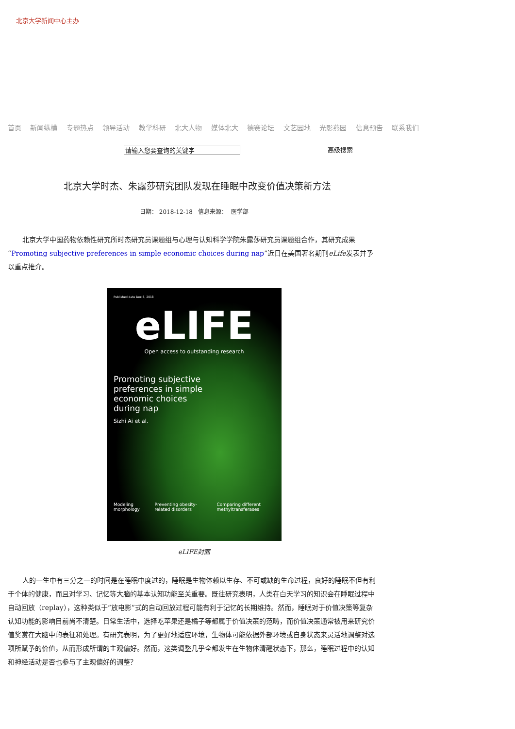北京大学新闻中心主办
首页 新闻纵横 专题热点 领导活动 教学科研 北大人物 媒体北大 德赛论坛 文艺园地 光影燕园 信息预告 联系我们
请输入您要查询的关键字
高级搜索
北京大学时杰、朱露莎研究团队发现在睡眠中改变价值决策新方法
日期： 2018-12-18 信息来源： 医学部
北京大学中国药物依赖性研究所时杰研究员课题组与心理与认知科学学院朱露莎研究员课题组合作，其研究成果“Promoting subjective preferences in simple economic choices during nap”近日在美国著名期刊eLife发表并予以重点推介。
Published date Dec 6, 2018
eLIFE
Open access to outstanding research
Promoting subjective
preferences in simple
economic choices
during nap
Sizhi Ai et al.
Modeling morphology Preventing obesity-related disorders Comparing different methyltransferases
eLIFE封面
人的一生中有三分之一的时间是在睡眠中度过的，睡眠是生物体赖以生存、不可或缺的生命过程，良好的睡眠不但有利于个体的健康，而且对学习、记忆等大脑的基本认知功能至关重要。既往研究表明，人类在白天学习的知识会在睡眠过程中自动回放（replay），这种类似于“放电影”式的自动回放过程可能有利于记忆的长期维持。然而，睡眠对于价值决策等复杂认知功能的影响目前尚不清楚。日常生活中，选择吃苹果还是橘子等都属于价值决策的范畴，而价值决策通常被用来研究价值奖赏在大脑中的表征和处理。有研究表明，为了更好地适应环境，生物体可能依据外部环境或自身状态来灵活地调整对选项所赋予的价值，从而形成所谓的主观偏好。然而，这类调整几乎全都发生在生物体清醒状态下，那么，睡眠过程中的认知和神经活动是否也参与了主观偏好的调整？